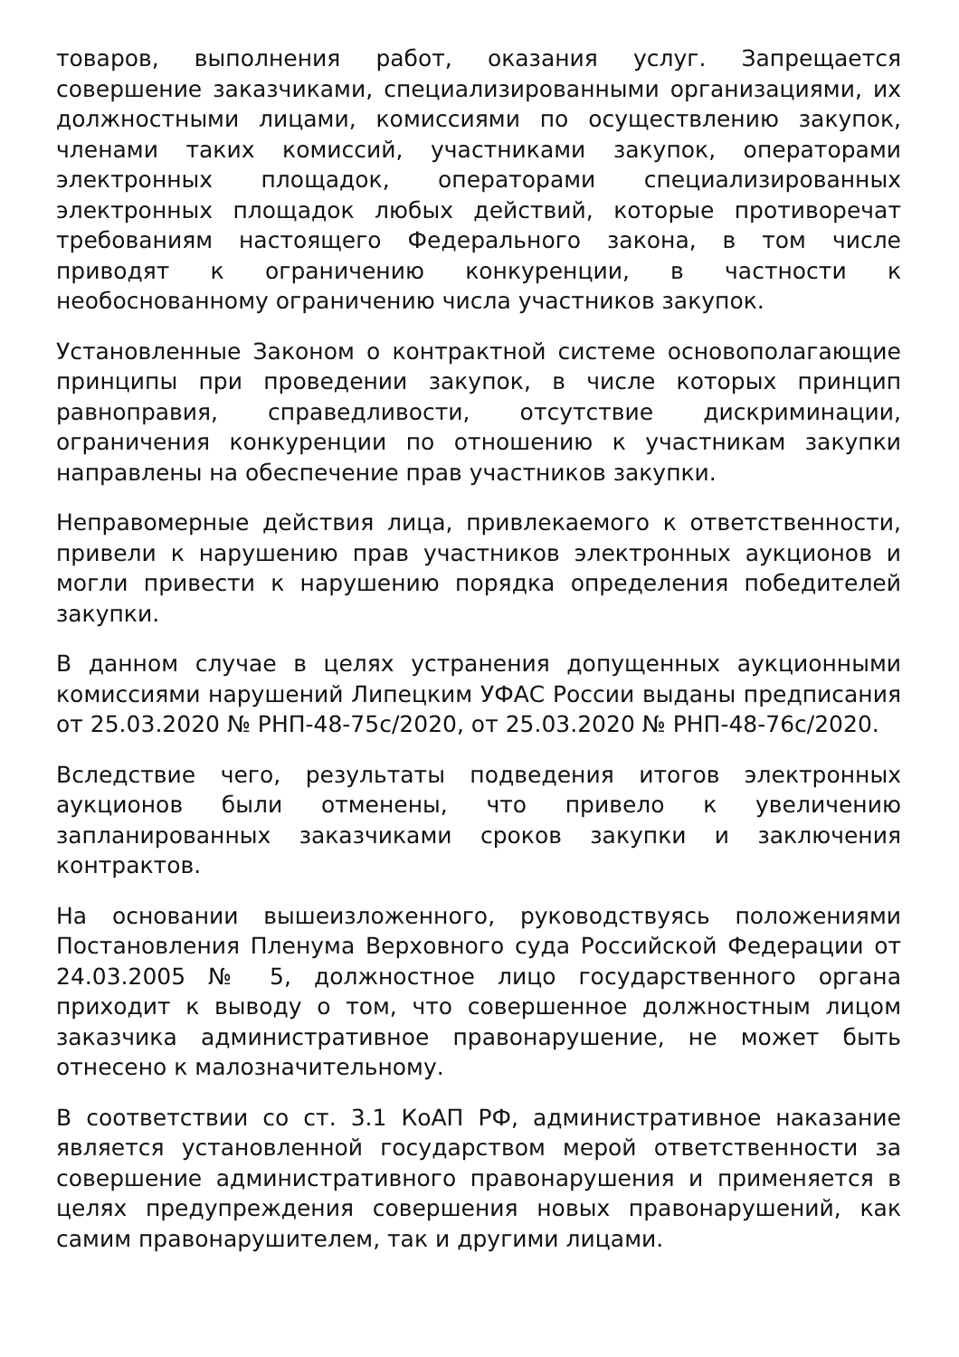товаров, выполнения работ, оказания услуг. Запрещается совершение заказчиками, специализированными организациями, их должностными лицами, комиссиями по осуществлению закупок, членами таких комиссий, участниками закупок, операторами электронных площадок, операторами специализированных электронных площадок любых действий, которые противоречат требованиям настоящего Федерального закона, в том числе приводят к ограничению конкуренции, в частности к необоснованному ограничению числа участников закупок.
Установленные Законом о контрактной системе основополагающие принципы при проведении закупок, в числе которых принцип равноправия, справедливости, отсутствие дискриминации, ограничения конкуренции по отношению к участникам закупки направлены на обеспечение прав участников закупки.
Неправомерные действия лица, привлекаемого к ответственности, привели к нарушению прав участников электронных аукционов и могли привести к нарушению порядка определения победителей закупки.
В данном случае в целях устранения допущенных аукционными комиссиями нарушений Липецким УФАС России выданы предписания от 25.03.2020 № РНП-48-75с/2020, от 25.03.2020 № РНП-48-76с/2020.
Вследствие чего, результаты подведения итогов электронных аукционов были отменены, что привело к увеличению запланированных заказчиками сроков закупки и заключения контрактов.
На основании вышеизложенного, руководствуясь положениями Постановления Пленума Верховного суда Российской Федерации от 24.03.2005 № 5, должностное лицо государственного органа приходит к выводу о том, что совершенное должностным лицом заказчика административное правонарушение, не может быть отнесено к малозначительному.
В соответствии со ст. 3.1 КоАП РФ, административное наказание является установленной государством мерой ответственности за совершение административного правонарушения и применяется в целях предупреждения совершения новых правонарушений, как самим правонарушителем, так и другими лицами.